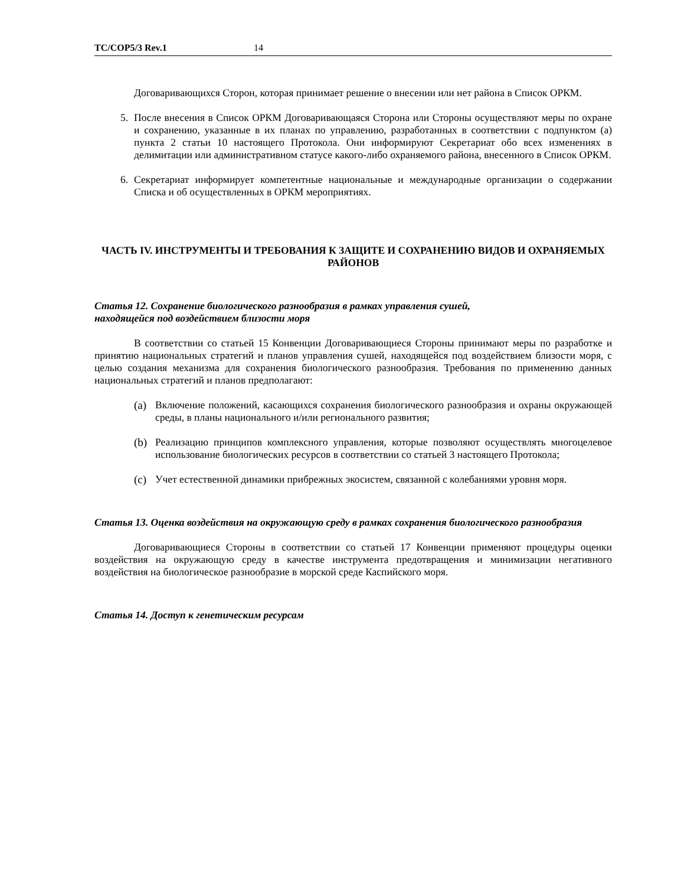TC/COP5/3 Rev.1 14
Договаривающихся Сторон, которая принимает решение о внесении или нет района в Список ОРКМ.
5. После внесения в Список ОРКМ Договаривающаяся Сторона или Стороны осуществляют меры по охране и сохранению, указанные в их планах по управлению, разработанных в соответствии с подпунктом (a) пункта 2 статьи 10 настоящего Протокола. Они информируют Секретариат обо всех изменениях в делимитации или административном статусе какого-либо охраняемого района, внесенного в Список ОРКМ.
6. Секретариат информирует компетентные национальные и международные организации о содержании Списка и об осуществленных в ОРКМ мероприятиях.
ЧАСТЬ IV. ИНСТРУМЕНТЫ И ТРЕБОВАНИЯ К ЗАЩИТЕ И СОХРАНЕНИЮ ВИДОВ И ОХРАНЯЕМЫХ РАЙОНОВ
Статья 12. Сохранение биологического разнообразия в рамках управления сушей,
находящейся под воздействием близости моря
В соответствии со статьей 15 Конвенции Договаривающиеся Стороны принимают меры по разработке и принятию национальных стратегий и планов управления сушей, находящейся под воздействием близости моря, с целью создания механизма для сохранения биологического разнообразия. Требования по применению данных национальных стратегий и планов предполагают:
(a) Включение положений, касающихся сохранения биологического разнообразия и охраны окружающей среды, в планы национального и/или регионального развития;
(b) Реализацию принципов комплексного управления, которые позволяют осуществлять многоцелевое использование биологических ресурсов в соответствии со статьей 3 настоящего Протокола;
(c) Учет естественной динамики прибрежных экосистем, связанной с колебаниями уровня моря.
Статья 13. Оценка воздействия на окружающую среду в рамках сохранения биологического разнообразия
Договаривающиеся Стороны в соответствии со статьей 17 Конвенции применяют процедуры оценки воздействия на окружающую среду в качестве инструмента предотвращения и минимизации негативного воздействия на биологическое разнообразие в морской среде Каспийского моря.
Статья 14. Доступ к генетическим ресурсам